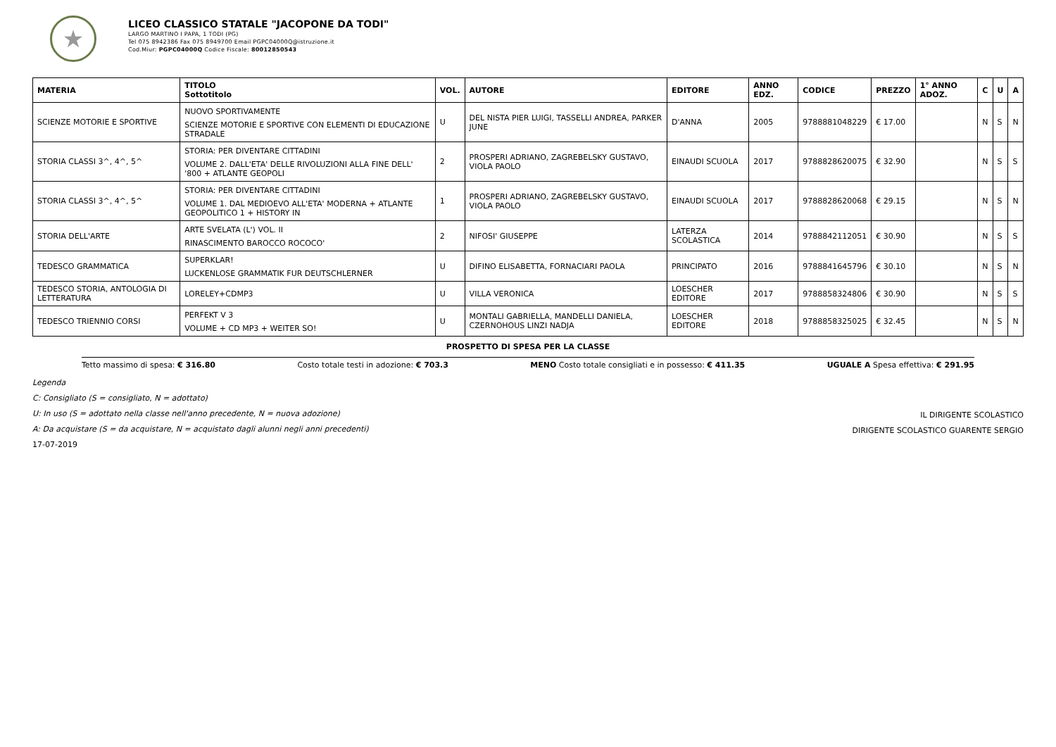★
LICEO CLASSICO STATALE "JACOPONE DA TODI"
LARGO MARTINO I PAPA, 1 TODI (PG)
Tel 075 8942386 Fax 075 8949700 Email PGPC04000Q@istruzione.it
Cod.Miur: PGPC04000Q Codice Fiscale: 80012850543
| MATERIA | TITOLO Sottotitolo | VOL. | AUTORE | EDITORE | ANNO EDZ. | CODICE | PREZZO | 1° ANNO ADOZ. | C | U | A |
| --- | --- | --- | --- | --- | --- | --- | --- | --- | --- | --- | --- |
| SCIENZE MOTORIE E SPORTIVE | NUOVO SPORTIVAMENTE SCIENZE MOTORIE E SPORTIVE CON ELEMENTI DI EDUCAZIONE STRADALE | U | DEL NISTA PIER LUIGI, TASSELLI ANDREA, PARKER JUNE | D'ANNA | 2005 | 9788881048229 | € 17.00 | | N | S | N |
| STORIA CLASSI 3^, 4^, 5^ | STORIA: PER DIVENTARE CITTADINI VOLUME 2. DALL'ETA' DELLE RIVOLUZIONI ALLA FINE DELL' '800 + ATLANTE GEOPOLI | 2 | PROSPERI ADRIANO, ZAGREBELSKY GUSTAVO, VIOLA PAOLO | EINAUDI SCUOLA | 2017 | 9788828620075 | € 32.90 | | N | S | S |
| STORIA CLASSI 3^, 4^, 5^ | STORIA: PER DIVENTARE CITTADINI VOLUME 1. DAL MEDIOEVO ALL'ETA' MODERNA + ATLANTE GEOPOLITICO 1 + HISTORY IN | 1 | PROSPERI ADRIANO, ZAGREBELSKY GUSTAVO, VIOLA PAOLO | EINAUDI SCUOLA | 2017 | 9788828620068 | € 29.15 | | N | S | N |
| STORIA DELL'ARTE | ARTE SVELATA (L') VOL. II RINASCIMENTO BAROCCO ROCOCO' | 2 | NIFOSI' GIUSEPPE | LATERZA SCOLASTICA | 2014 | 9788842112051 | € 30.90 | | N | S | S |
| TEDESCO GRAMMATICA | SUPERKLAR! LUCKENLOSE GRAMMATIK FUR DEUTSCHLERNER | U | DIFINO ELISABETTA, FORNACIARI PAOLA | PRINCIPATO | 2016 | 9788841645796 | € 30.10 | | N | S | N |
| TEDESCO STORIA, ANTOLOGIA DI LETTERATURA | LORELEY+CDMP3 | U | VILLA VERONICA | LOESCHER EDITORE | 2017 | 9788858324806 | € 30.90 | | N | S | S |
| TEDESCO TRIENNIO CORSI | PERFEKT V 3 VOLUME + CD MP3 + WEITER SO! | U | MONTALI GABRIELLA, MANDELLI DANIELA, CZERNOHOUS LINZI NADJA | LOESCHER EDITORE | 2018 | 9788858325025 | € 32.45 | | N | S | N |
PROSPETTO DI SPESA PER LA CLASSE
Tetto massimo di spesa: € 316.80 Costo totale testi in adozione: € 703.3 MENO Costo totale consigliati e in possesso: € 411.35 UGUALE A Spesa effettiva: € 291.95
Legenda
C: Consigliato (S = consigliato, N = adottato)
U: In uso (S = adottato nella classe nell'anno precedente, N = nuova adozione)
A: Da acquistare (S = da acquistare, N = acquistato dagli alunni negli anni precedenti)
17-07-2019
IL DIRIGENTE SCOLASTICO
DIRIGENTE SCOLASTICO GUARENTE SERGIO